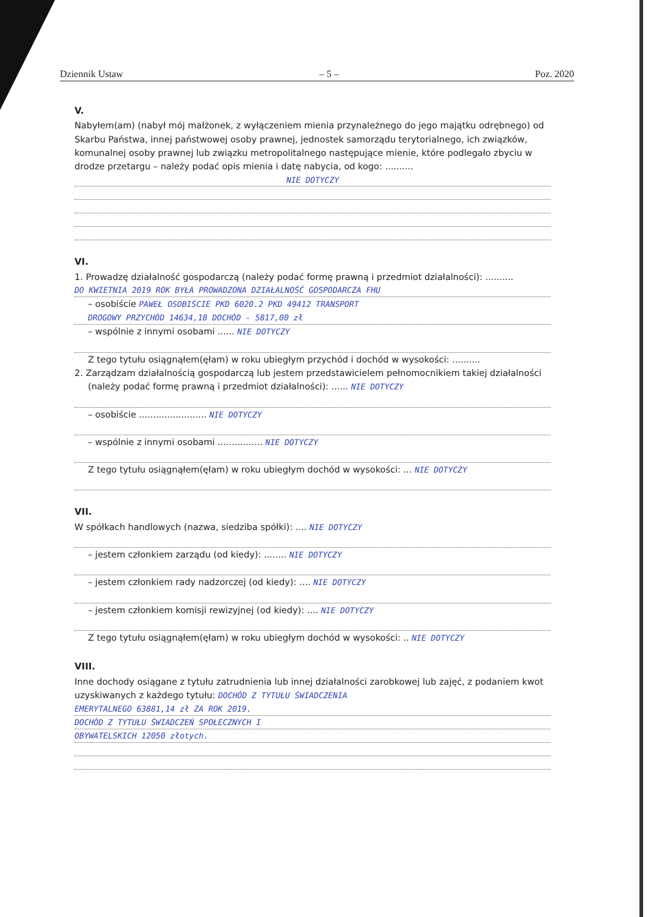Dziennik Ustaw – 5 – Poz. 2020
V.
Nabyłem(am) (nabył mój małżonek, z wyłączeniem mienia przynależnego do jego majątku odrębnego) od Skarbu Państwa, innej państwowej osoby prawnej, jednostek samorządu terytorialnego, ich związków, komunalnej osoby prawnej lub związku metropolitalnego następujące mienie, które podlegało zbyciu w drodze przetargu – należy podać opis mienia i datę nabycia, od kogo: ..........
NIE DOTYCZY
VI.
1. Prowadzę działalność gospodarczą (należy podać formę prawną i przedmiot działalności): ..........
DO KWIETNIA 2019 ROK BYŁA PROWADZONA DZIAŁALNOŚĆ GOSPODARCZA FHU
– osobiście PAWEŁ OSOBIŚCIE PKD 6020.2 PKD 49412 TRANSPORT
DROGOWY PRZYCHÓD 14634,18 DOCHÓD - 5817,00 zł
– wspólnie z innymi osobami ...... NIE DOTYCZY
Z tego tytułu osiągnąłem(ęłam) w roku ubiegłym przychód i dochód w wysokości: ..........
2. Zarządzam działalnością gospodarczą lub jestem przedstawicielem pełnomocnikiem takiej działalności
(należy podać formę prawną i przedmiot działalności): ...... NIE DOTYCZY
– osobiście ........................ NIE DOTYCZY
– wspólnie z innymi osobami ................ NIE DOTYCZY
Z tego tytułu osiągnąłem(ęłam) w roku ubiegłym dochód w wysokości: ... NIE DOTYCZY
VII.
W spółkach handlowych (nazwa, siedziba spółki): .... NIE DOTYCZY
– jestem członkiem zarządu (od kiedy): ........ NIE DOTYCZY
– jestem członkiem rady nadzorczej (od kiedy): .... NIE DOTYCZY
– jestem członkiem komisji rewizyjnej (od kiedy): .... NIE DOTYCZY
Z tego tytułu osiągnąłem(ęłam) w roku ubiegłym dochód w wysokości: .. NIE DOTYCZY
VIII.
Inne dochody osiągane z tytułu zatrudnienia lub innej działalności zarobkowej lub zajęć, z podaniem kwot uzyskiwanych z każdego tytułu: DOCHÓD Z TYTUŁU ŚWIADCZENIA
EMERYTALNEGO 63881,14 zł ZA ROK 2019.
DOCHÓD Z TYTUŁU ŚWIADCZEŃ SPOŁECZNYCH I
OBYWATELSKICH 12050 złotych.